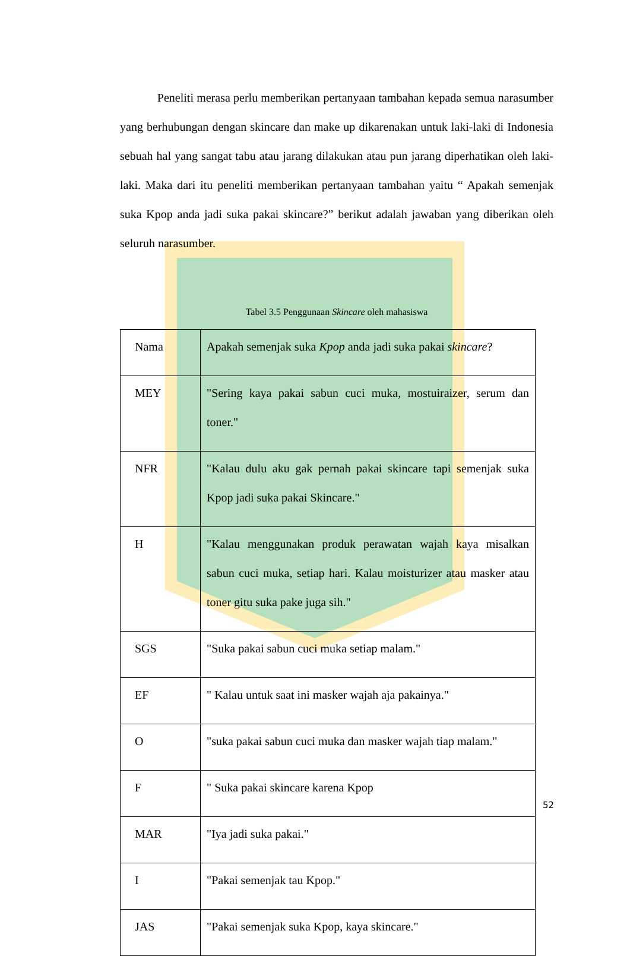Peneliti merasa perlu memberikan pertanyaan tambahan kepada semua narasumber yang berhubungan dengan skincare dan make up dikarenakan untuk laki-laki di Indonesia sebuah hal yang sangat tabu atau jarang dilakukan atau pun jarang diperhatikan oleh laki-laki. Maka dari itu peneliti memberikan pertanyaan tambahan yaitu “ Apakah semenjak suka Kpop anda jadi suka pakai skincare?” berikut adalah jawaban yang diberikan oleh seluruh narasumber.
Tabel 3.5 Penggunaan Skincare oleh mahasiswa
| Nama | Apakah semenjak suka Kpop anda jadi suka pakai skincare ? |
| MEY | "Sering kaya pakai sabun cuci muka, mostuiraizer, serum dan toner." |
| NFR | "Kalau dulu aku gak pernah pakai skincare tapi semenjak suka Kpop jadi suka pakai Skincare." |
| H | "Kalau menggunakan produk perawatan wajah kaya misalkan sabun cuci muka, setiap hari. Kalau moisturizer atau masker atau toner gitu suka pake juga sih." |
| SGS | "Suka pakai sabun cuci muka setiap malam." |
| EF | " Kalau untuk saat ini masker wajah aja pakainya." |
| O | "suka pakai sabun cuci muka dan masker wajah tiap malam." |
| F | " Suka pakai skincare karena Kpop |
| MAR | "Iya jadi suka pakai." |
| I | "Pakai semenjak tau Kpop." |
| JAS | "Pakai semenjak suka Kpop, kaya skincare." |
52